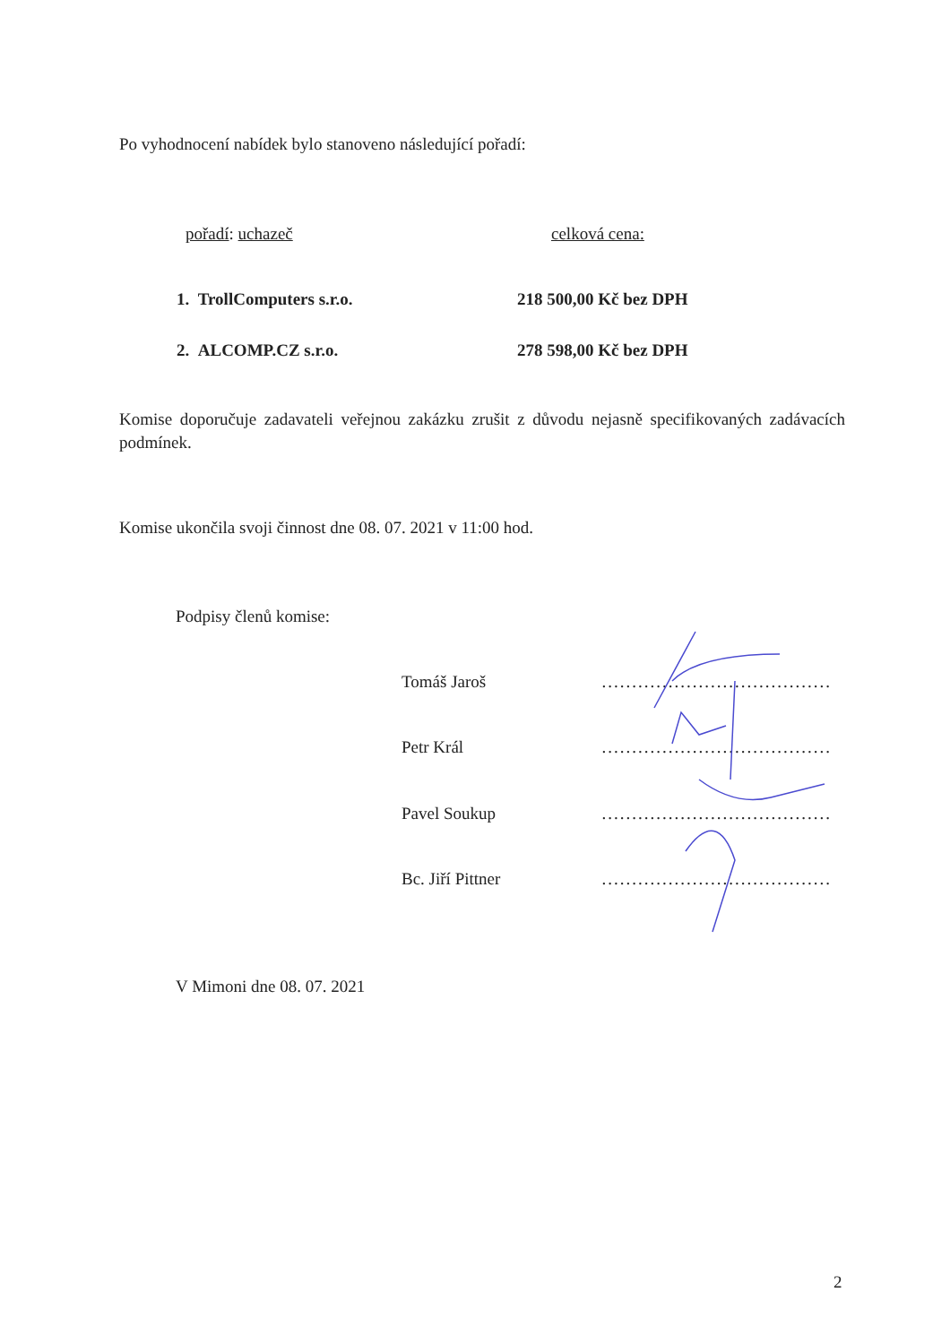Po vyhodnocení nabídek bylo stanoveno následující pořadí:
pořadí: uchazeč celková cena:
1. TrollComputers s.r.o. 218 500,00 Kč bez DPH
2. ALCOMP.CZ s.r.o. 278 598,00 Kč bez DPH
Komise doporučuje zadavateli veřejnou zakázku zrušit z důvodu nejasně specifikovaných zadávacích podmínek.
Komise ukončila svoji činnost dne 08. 07. 2021 v 11:00 hod.
Podpisy členů komise:
Tomáš Jaroš......................................
Petr Král......................................
Pavel Soukup......................................
Bc. Jiří Pittner......................................
V Mimoni dne 08. 07. 2021
2